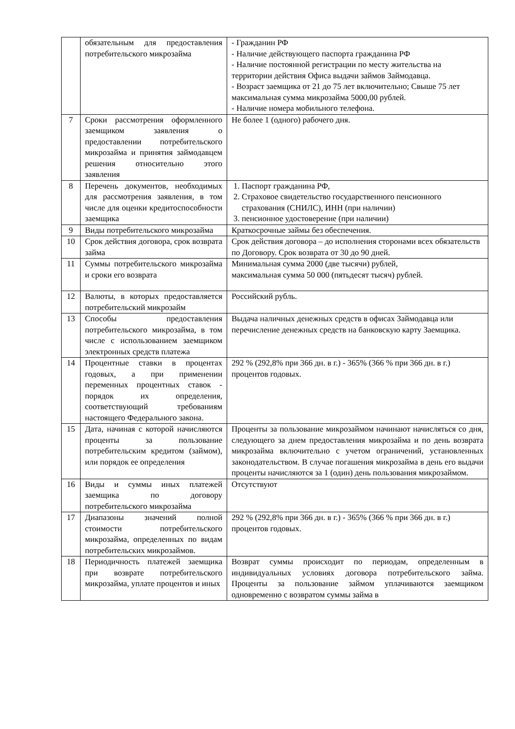| | обязательным для предоставления потребительского микрозайма | - Гражданин РФ - Наличие действующего паспорта гражданина РФ - Наличие постоянной регистрации по месту жительства на территории действия Офиса выдачи займов Займодавца. - Возраст заемщика от 21 до 75 лет включительно; Свыше 75 лет максимальная сумма микрозайма 5000,00 рублей. - Наличие номера мобильного телефона. |
| 7 | Сроки рассмотрения оформленного заемщиком заявления о предоставлении потребительского микрозайма и принятия займодавцем решения относительно этого заявления | Не более 1 (одного) рабочего дня. |
| 8 | Перечень документов, необходимых для рассмотрения заявления, в том числе для оценки кредитоспособности заемщика | 1. Паспорт гражданина РФ, 2. Страховое свидетельство государственного пенсионного страхования (СНИЛС), ИНН (при наличии) 3. пенсионное удостоверение (при наличии) |
| 9 | Виды потребительского микрозайма | Краткосрочные займы без обеспечения. |
| 10 | Срок действия договора, срок возврата займа | Срок действия договора – до исполнения сторонами всех обязательств по Договору. Срок возврата от 30 до 90 дней. |
| 11 | Суммы потребительского микрозайма и сроки его возврата | Минимальная сумма 2000 (две тысячи) рублей, максимальная сумма 50 000 (пятьдесят тысяч) рублей. |
| 12 | Валюты, в которых предоставляется потребительский микрозайм | Российский рубль. |
| 13 | Способы предоставления потребительского микрозайма, в том числе с использованием заемщиком электронных средств платежа | Выдача наличных денежных средств в офисах Займодавца или перечисление денежных средств на банковскую карту Заемщика. |
| 14 | Процентные ставки в процентах годовых, а при применении переменных процентных ставок - порядок их определения, соответствующий требованиям настоящего Федерального закона. | 292 % (292,8% при 366 дн. в г.) - 365% (366 % при 366 дн. в г.) процентов годовых. |
| 15 | Дата, начиная с которой начисляются проценты за пользование потребительским кредитом (займом), или порядок ее определения | Проценты за пользование микрозаймом начинают начисляться со дня, следующего за днем предоставления микрозайма и по день возврата микрозайма включительно с учетом ограничений, установленных законодательством. В случае погашения микрозайма в день его выдачи проценты начисляются за 1 (один) день пользования микрозаймом. |
| 16 | Виды и суммы иных платежей заемщика по договору потребительского микрозайма | Отсутствуют |
| 17 | Диапазоны значений полной стоимости потребительского микрозайма, определенных по видам потребительских микрозаймов. | 292 % (292,8% при 366 дн. в г.) - 365% (366 % при 366 дн. в г.) процентов годовых. |
| 18 | Периодичность платежей заемщика при возврате потребительского микрозайма, уплате процентов и иных | Возврат суммы происходит по периодам, определенным в индивидуальных условиях договора потребительского займа. Проценты за пользование займом уплачиваются заемщиком одновременно с возвратом суммы займа в |